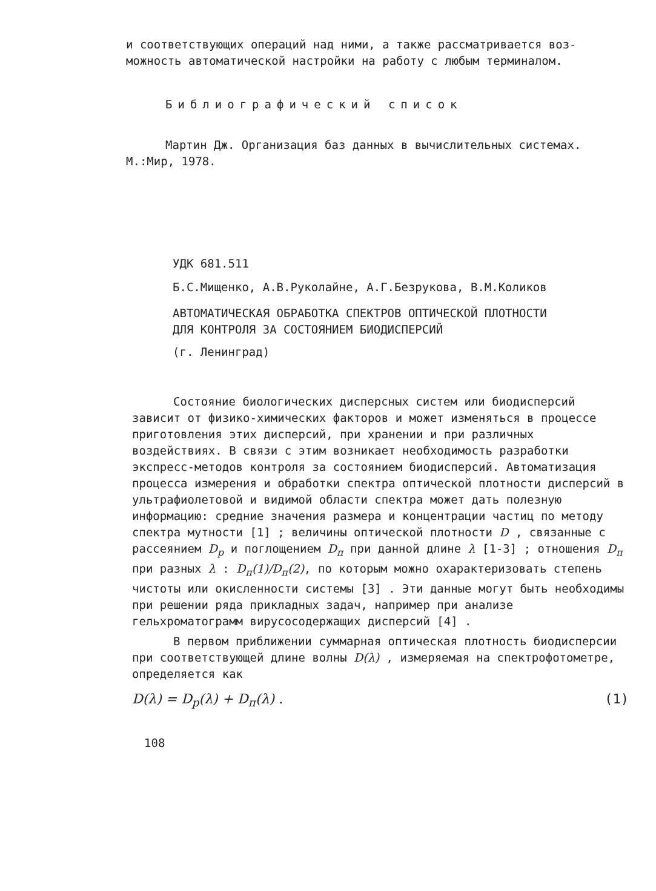и соответствующих операций над ними, а также рассматривается воз-
можность автоматической настройки на работу с любым терминалом.
Библиографический список
Мартин Дж. Организация баз данных в вычислительных системах.
М.:Мир, 1978.
УДК 681.511
Б.С.Мищенко, А.В.Руколайне, А.Г.Безрукова, В.М.Коликов
АВТОМАТИЧЕСКАЯ ОБРАБОТКА СПЕКТРОВ ОПТИЧЕСКОЙ ПЛОТНОСТИ
ДЛЯ КОНТРОЛЯ ЗА СОСТОЯНИЕМ БИОДИСПЕРСИЙ
(г. Ленинград)
Состояние биологических дисперсных систем или биодисперсий зависит от физико-химических факторов и может изменяться в процессе приготовления этих дисперсий, при хранении и при различных воздействиях. В связи с этим возникает необходимость разработки экспресс-методов контроля за состоянием биодисперсий. Автоматизация процесса измерения и обработки спектра оптической плотности дисперсий в ультрафиолетовой и видимой области спектра может дать полезную информацию: средние значения размера и концентрации частиц по методу спектра мутности [1] ; величины оптической плотности D , связанные с рассеянием D<sub>р</sub> и поглощением D<sub>п</sub> при данной длине λ [1-3] ; отношения D<sub>п</sub> при разных λ : D<sub>п</sub>(1)/D<sub>п</sub>(2), по которым можно охарактеризовать степень чистоты или окисленности системы [3] . Эти данные могут быть необходимы при решении ряда прикладных задач, например при анализе гельхроматограмм вирусосодержащих дисперсий [4] .
В первом приближении суммарная оптическая плотность биодисперсии при соответствующей длине волны D(λ) , измеряемая на спектрофотометре, определяется как
D(λ) = D<sub>р</sub>(λ) + D<sub>п</sub>(λ) . (1)
108